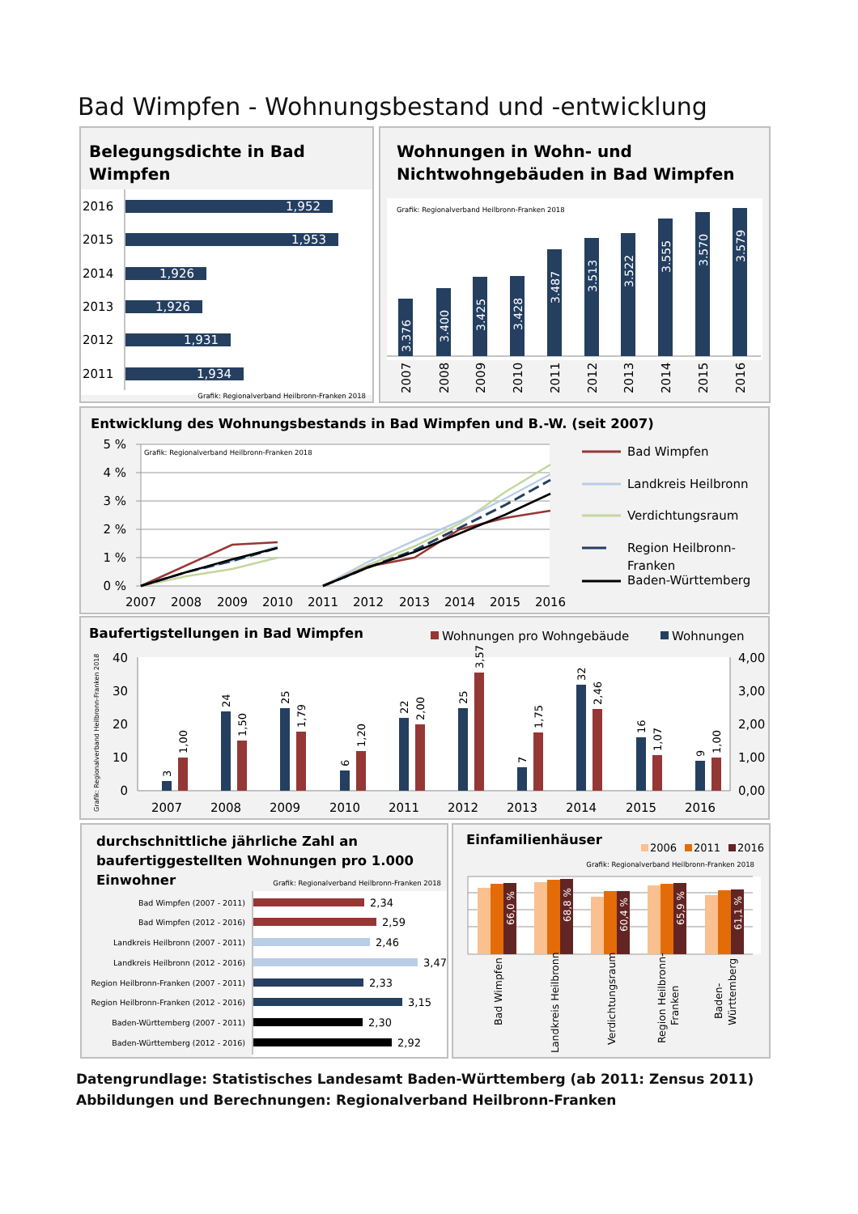Bad Wimpfen - Wohnungsbestand und -entwicklung
Belegungsdichte in Bad
Wimpfen
2016
1,952
2015
1,953
2014
1,926
2013
1,926
2012
1,931
2011
1,934
Grafik: Regionalverband Heilbronn-Franken 2018
Wohnungen in Wohn- und
Nichtwohngebäuden in Bad Wimpfen
Grafik: Regionalverband Heilbronn-Franken 2018
3.376
3.400
3.425
3.428
3.487
3.513
3.522
3.555
3.570
3.579
2007
2008
2009
2010
2011
2012
2013
2014
2015
2016
Entwicklung des Wohnungsbestands in Bad Wimpfen und B.-W. (seit 2007)
Grafik: Regionalverband Heilbronn-Franken 2018
5 %
4 %
3 %
2 %
1 %
0 %
2007
2008
2009
2010
2011
2012
2013
2014
2015
2016
Bad Wimpfen
Landkreis Heilbronn
Verdichtungsraum
Region Heilbronn-
Franken
Baden-Württemberg
Baufertigstellungen in Bad Wimpfen
Wohnungen pro Wohngebäude
Wohnungen
Grafik: Regionalverband Heilbronn-Franken 2018
40
30
20
10
0
4,00
3,00
2,00
1,00
0,00
2007
2008
2009
2010
2011
2012
2013
2014
2015
2016
3
1,00
24
1,50
25
1,79
6
1,20
22
2,00
25
3,57
7
1,75
32
2,46
16
1,07
9
1,00
durchschnittliche jährliche Zahl an
baufertiggestellten Wohnungen pro 1.000
Einwohner
Grafik: Regionalverband Heilbronn-Franken 2018
Bad Wimpfen (2007 - 2011)
Bad Wimpfen (2012 - 2016)
Landkreis Heilbronn (2007 - 2011)
Landkreis Heilbronn (2012 - 2016)
Region Heilbronn-Franken (2007 - 2011)
Region Heilbronn-Franken (2012 - 2016)
Baden-Württemberg (2007 - 2011)
Baden-Württemberg (2012 - 2016)
2,34
2,59
2,46
3,47
2,33
3,15
2,30
2,92
Einfamilienhäuser
2006
2011
2016
Grafik: Regionalverband Heilbronn-Franken 2018
66,0 %
68,8 %
60,4 %
65,9 %
61,1 %
Bad Wimpfen
Landkreis Heilbronn
Verdichtungsraum
Region Heilbronn-
Franken
Baden-
Württemberg
Datengrundlage: Statistisches Landesamt Baden-Württemberg (ab 2011: Zensus 2011)
Abbildungen und Berechnungen: Regionalverband Heilbronn-Franken